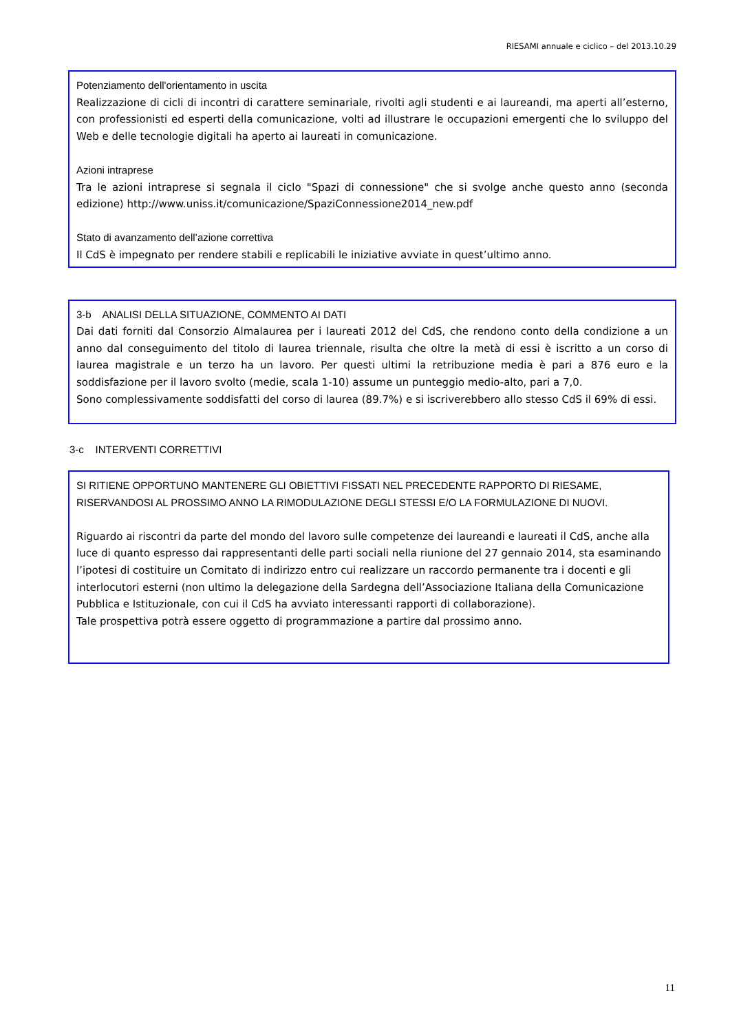RIESAMI annuale e ciclico – del 2013.10.29
Potenziamento dell'orientamento in uscita
Realizzazione di cicli di incontri di carattere seminariale, rivolti agli studenti e ai laureandi, ma aperti all’esterno, con professionisti ed esperti della comunicazione, volti ad illustrare le occupazioni emergenti che lo sviluppo del Web e delle tecnologie digitali ha aperto ai laureati in comunicazione.
Azioni intraprese
Tra le azioni intraprese si segnala il ciclo "Spazi di connessione" che si svolge anche questo anno (seconda edizione) http://www.uniss.it/comunicazione/SpaziConnessione2014_new.pdf
Stato di avanzamento dell’azione correttiva
Il CdS è impegnato per rendere stabili e replicabili le iniziative avviate in quest’ultimo anno.
3-b ANALISI DELLA SITUAZIONE, COMMENTO AI DATI
Dai dati forniti dal Consorzio Almalaurea per i laureati 2012 del CdS, che rendono conto della condizione a un anno dal conseguimento del titolo di laurea triennale, risulta che oltre la metà di essi è iscritto a un corso di laurea magistrale e un terzo ha un lavoro. Per questi ultimi la retribuzione media è pari a 876 euro e la soddisfazione per il lavoro svolto (medie, scala 1-10) assume un punteggio medio-alto, pari a 7,0.
Sono complessivamente soddisfatti del corso di laurea (89.7%) e si iscriverebbero allo stesso CdS il 69% di essi.
3-c INTERVENTI CORRETTIVI
SI RITIENE OPPORTUNO MANTENERE GLI OBIETTIVI FISSATI NEL PRECEDENTE RAPPORTO DI RIESAME, RISERVANDOSI AL PROSSIMO ANNO LA RIMODULAZIONE DEGLI STESSI E/O LA FORMULAZIONE DI NUOVI.
Riguardo ai riscontri da parte del mondo del lavoro sulle competenze dei laureandi e laureati il CdS, anche alla luce di quanto espresso dai rappresentanti delle parti sociali nella riunione del 27 gennaio 2014, sta esaminando l’ipotesi di costituire un Comitato di indirizzo entro cui realizzare un raccordo permanente tra i docenti e gli interlocutori esterni (non ultimo la delegazione della Sardegna dell’Associazione Italiana della Comunicazione Pubblica e Istituzionale, con cui il CdS ha avviato interessanti rapporti di collaborazione).
Tale prospettiva potrà essere oggetto di programmazione a partire dal prossimo anno.
11